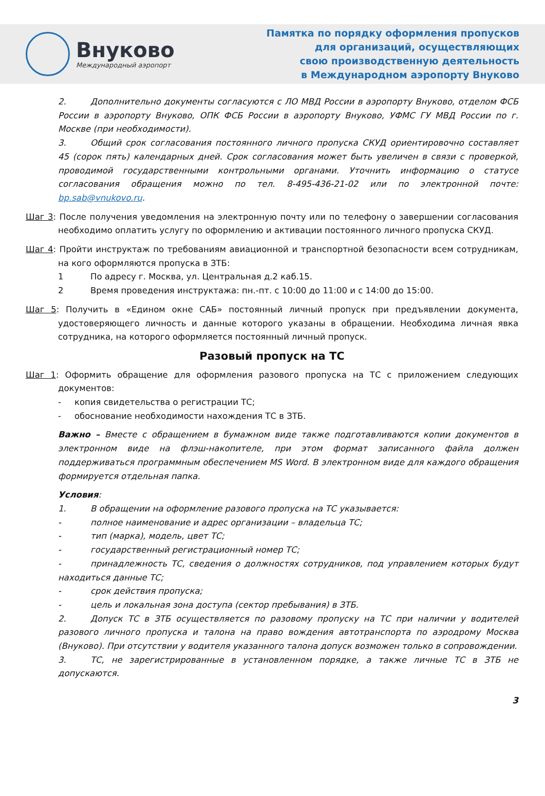Внуково
Международный аэропорт
Памятка по порядку оформления пропусков
для организаций, осуществляющих
свою производственную деятельность
в Международном аэропорту Внуково
2. Дополнительно документы согласуются с ЛО МВД России в аэропорту Внуково, отделом ФСБ России в аэропорту Внуково, ОПК ФСБ России в аэропорту Внуково, УФМС ГУ МВД России по г. Москве (при необходимости).
3. Общий срок согласования постоянного личного пропуска СКУД ориентировочно составляет 45 (сорок пять) календарных дней. Срок согласования может быть увеличен в связи с проверкой, проводимой государственными контрольными органами. Уточнить информацию о статусе согласования обращения можно по тел. 8-495-436-21-02 или по электронной почте: bp.sab@vnukovo.ru.
Шаг 3: После получения уведомления на электронную почту или по телефону о завершении согласования необходимо оплатить услугу по оформлению и активации постоянного личного пропуска СКУД.
Шаг 4: Пройти инструктаж по требованиям авиационной и транспортной безопасности всем сотрудникам, на кого оформляются пропуска в ЗТБ:
1 По адресу г. Москва, ул. Центральная д.2 каб.15.
2 Время проведения инструктажа: пн.-пт. с 10:00 до 11:00 и с 14:00 до 15:00.
Шаг 5: Получить в «Едином окне САБ» постоянный личный пропуск при предъявлении документа, удостоверяющего личность и данные которого указаны в обращении. Необходима личная явка сотрудника, на которого оформляется постоянный личный пропуск.
Разовый пропуск на ТС
Шаг 1: Оформить обращение для оформления разового пропуска на ТС с приложением следующих документов:
- копия свидетельства о регистрации ТС;
- обоснование необходимости нахождения ТС в ЗТБ.
Важно – Вместе с обращением в бумажном виде также подготавливаются копии документов в электронном виде на флэш-накопителе, при этом формат записанного файла должен поддерживаться программным обеспечением MS Word. В электронном виде для каждого обращения формируется отдельная папка.
Условия:
1. В обращении на оформление разового пропуска на ТС указывается:
- полное наименование и адрес организации – владельца ТС;
- тип (марка), модель, цвет ТС;
- государственный регистрационный номер ТС;
- принадлежность ТС, сведения о должностях сотрудников, под управлением которых будут находиться данные ТС;
- срок действия пропуска;
- цель и локальная зона доступа (сектор пребывания) в ЗТБ.
2. Допуск ТС в ЗТБ осуществляется по разовому пропуску на ТС при наличии у водителей разового личного пропуска и талона на право вождения автотранспорта по аэродрому Москва (Внуково). При отсутствии у водителя указанного талона допуск возможен только в сопровождении.
3. ТС, не зарегистрированные в установленном порядке, а также личные ТС в ЗТБ не допускаются.
3